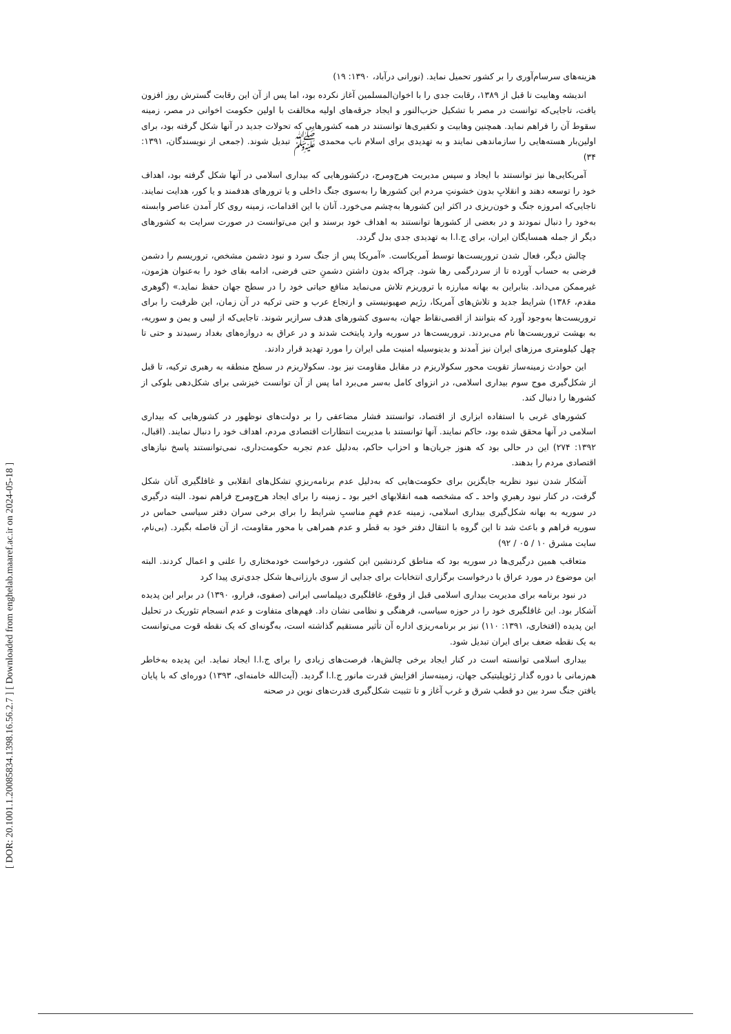[ DOR: 20.1001.1.20085834.1398.16.56.2.7 ] [ Downloaded from enghelab.maaref.ac.ir on 2024-05-18 ]
هزینه‌های سرسام‌آوری را بر کشور تحمیل نماید. (نورانی درآباد، ۱۳۹۰: ۱۹)
اندیشه وهابیت تا قبل از ۱۳۸۹، رقابت جدی را با اخوان‌المسلمین آغاز نکرده بود، اما پس از آن این رقابت گسترش روز افزون یافت، تاجایی‌که توانست در مصر با تشکیل حزب‌النور و ایجاد جرقه‌های اولیه مخالفت با اولین حکومت اخوانی در مصر، زمینه سقوط آن را فراهم نماید. همچنین وهابیت و تکفیری‌ها توانستند در همه کشورهایی که تحولات جدید در آنها شکل گرفته بود، برای اولین‌بار هسته‌هایی را سازماندهی نمایند و به تهدیدی برای اسلام ناب محمدی ﷺ تبدیل شوند. (جمعی از نویسندگان، ۱۳۹۱: ۳۴)
آمریکایی‌ها نیز توانستند با ایجاد و سپس مدیریت هرج‌ومرج، درکشورهایی که بیداری اسلامی در آنها شکل گرفته بود، اهداف خود را توسعه دهند و انقلابِ بدون خشونتِ مردم این کشورها را به‌سوی جنگ داخلی و یا ترورهای هدفمند و یا کور، هدایت نمایند. تاجایی‌که امروزه جنگ و خون‌ریزی در اکثر این کشورها به‌چشم می‌خورد. آنان با این اقدامات، زمینه روی کار آمدن عناصر وابسته به‌خود را دنبال نمودند و در بعضی از کشورها توانستند به اهداف خود برسند و این می‌توانست در صورت سرایت به کشورهای دیگر از جمله همسایگان ایران، برای ج.ا.ا به تهدیدی جدی بدل گردد.
چالش دیگر، فعال شدن تروریست‌ها توسط آمریکاست. «آمریکا پس از جنگ سرد و نبود دشمن مشخص، تروریسم را دشمن فرضی به حساب آورده تا از سردرگمی رها شود. چراکه بدون داشتن دشمنِ حتی فرضی، ادامه بقای خود را به‌عنوان هژمون، غیرممکن می‌داند. بنابراین به بهانه مبارزه با تروریزم تلاش می‌نماید منافع حیاتی خود را در سطح جهان حفظ نماید.» (گوهری مقدم، ۱۳۸۶) شرایط جدید و تلاش‌های آمریکا، رژیم صهیونیستی و ارتجاع عرب و حتی ترکیه در آن زمان، این ظرفیت را برای تروریست‌ها به‌وجود آورد که بتوانند از اقصی‌نقاط جهان، به‌سوی کشورهای هدف سرازیر شوند. تاجایی‌که از لیبی و یمن و سوریه، به بهشت تروریست‌ها نام می‌بردند. تروریست‌ها در سوریه وارد پایتخت شدند و در عراق به دروازه‌های بغداد رسیدند و حتی تا چهل کیلومتری مرزهای ایران نیز آمدند و بدینوسیله امنیت ملی ایران را مورد تهدید قرار دادند.
این حوادث زمینه‌ساز تقویت محور سکولاریزم در مقابل مقاومت نیز بود. سکولاریزم در سطح منطقه به رهبری ترکیه، تا قبل از شکل‌گیری موج سوم بیداری اسلامی، در انزوای کامل به‌سر می‌برد اما پس از آن توانست خیزشی برای شکل‌دهی بلوکی از کشورها را دنبال کند.
کشورهای غربی با استفاده ابزاری از اقتصاد، توانستند فشار مضاعفی را بر دولت‌های نوظهور در کشورهایی که بیداری اسلامی در آنها محقق شده بود، حاکم نمایند. آنها توانستند با مدیریت انتظارات اقتصادی مردم، اهداف خود را دنبال نمایند. (اقبال، ۱۳۹۲: ۲۷۴) این در حالی بود که هنوز جریان‌ها و احزاب حاکم، به‌دلیل عدم تجربه حکومت‌داری، نمی‌توانستند پاسخ نیازهای اقتصادی مردم را بدهند.
آشکار شدن نبود نظریه جایگزین برای حکومت‌هایی که به‌دلیل عدم برنامه‌ریزیِ تشکل‌های انقلابی و غافلگیری آنان شکل گرفت، در کنار نبود رهبریِ واحد ـ که مشخصه همه انقلابهای اخیر بود ـ زمینه را برای ایجاد هرج‌ومرج فراهم نمود. البته درگیری در سوریه به بهانه شکل‌گیری بیداری اسلامی، زمینه عدم فهمِ مناسبِ شرایط را برای برخی سران دفتر سیاسی حماس در سوریه فراهم و باعث شد تا این گروه با انتقال دفتر خود به قطر و عدم همراهی با محور مقاومت، از آن فاصله بگیرد. (بی‌نام، سایت مشرق ۱۰ / ۰۵ / ۹۲)
متعاقب همین درگیری‌ها در سوریه بود که مناطق کردنشین این کشور، درخواست خودمختاری را علنی و اعمال کردند. البته این موضوع در مورد عراق با درخواست برگزاری انتخابات برای جدایی از سوی بارزانی‌ها شکل جدی‌تری پیدا کرد
در نبود برنامه برای مدیریت بیداری اسلامی قبل از وقوع، غافلگیری دیپلماسی ایرانی (صفوی، فرارو، ۱۳۹۰) در برابر این پدیده آشکار بود. این غافلگیری خود را در حوزه سیاسی، فرهنگی و نظامی نشان داد. فهم‌های متفاوت و عدم انسجام تئوریک در تحلیل این پدیده (افتخاری، ۱۳۹۱: ۱۱۰) نیز بر برنامه‌ریزی اداره آن تأثیر مستقیم گذاشته است، به‌گونه‌ای که یک نقطه قوت می‌توانست به یک نقطه ضعف برای ایران تبدیل شود.
بیداری اسلامی توانسته است در کنار ایجاد برخی چالش‌ها، فرصت‌های زیادی را برای ج.ا.ا ایجاد نماید. این پدیده به‌خاطر هم‌زمانی با دوره گذار ژئوپلیتیکی جهان، زمینه‌ساز افزایش قدرت مانور ج.ا.ا گردید. (آیت‌الله خامنه‌ای، ۱۳۹۳) دوره‌ای که با پایان یافتن جنگ سرد بین دو قطب شرق و غرب آغاز و تا تثبیت شکل‌گیری قدرت‌های نوین در صحنه